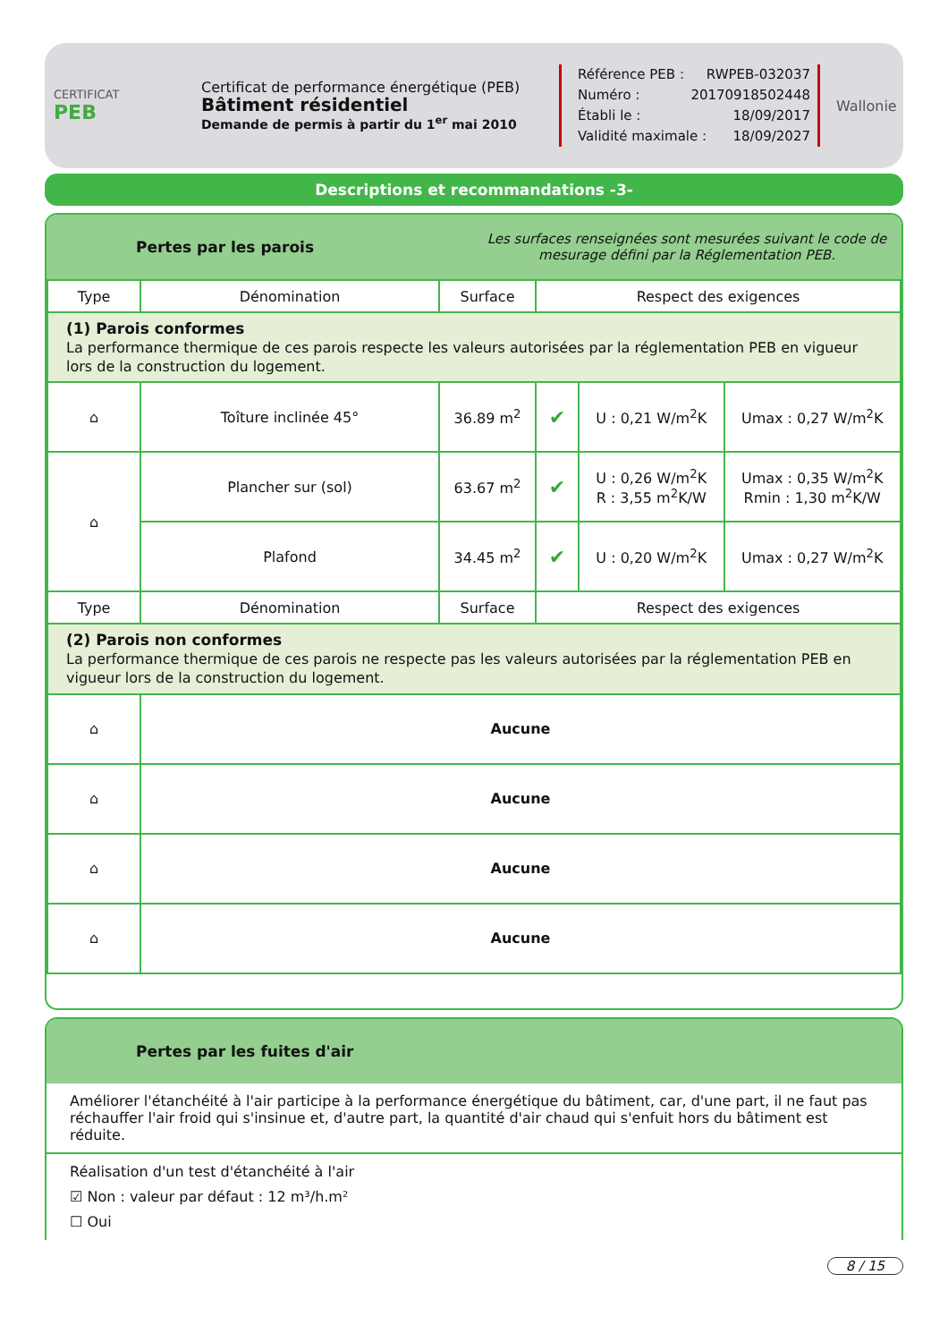CERTIFICAT
PEB
Certificat de performance énergétique (PEB)
Bâtiment résidentiel
Demande de permis à partir du 1<sup>er</sup> mai 2010
Référence PEB : RWPEB-032037
Numéro : 20170918502448
Établi le : 18/09/2017
Validité maximale : 18/09/2027
Wallonie
Descriptions et recommandations -3-
Pertes par les parois Les surfaces renseignées sont mesurées suivant le code de mesurage défini par la Réglementation PEB.
| Type | Dénomination | Surface | Respect des exigences | | |
| --- | --- | --- | --- | --- | --- |
| (1) Parois conformes La performance thermique de ces parois respecte les valeurs autorisées par la réglementation PEB en vigueur lors de la construction du logement. | | | | | |
| ⌂ | Toîture inclinée 45° | 36.89 m<sup>2</sup> | ✔ | U : 0,21 W/m<sup>2</sup>K | Umax : 0,27 W/m<sup>2</sup>K |
| ⌂ | Plancher sur (sol) | 63.67 m<sup>2</sup> | ✔ | U : 0,26 W/m<sup>2</sup>K R : 3,55 m<sup>2</sup>K/W | Umax : 0,35 W/m<sup>2</sup>K Rmin : 1,30 m<sup>2</sup>K/W |
| | Plafond | 34.45 m<sup>2</sup> | ✔ | U : 0,20 W/m<sup>2</sup>K | Umax : 0,27 W/m<sup>2</sup>K |
| Type | Dénomination | Surface | Respect des exigences | | |
| (2) Parois non conformes La performance thermique de ces parois ne respecte pas les valeurs autorisées par la réglementation PEB en vigueur lors de la construction du logement. | | | | | |
| ⌂ | Aucune | | | | |
| ⌂ | Aucune | | | | |
| ⌂ | Aucune | | | | |
| ⌂ | Aucune | | | | |
Pertes par les fuites d'air
Améliorer l'étanchéité à l'air participe à la performance énergétique du bâtiment, car, d'une part, il ne faut pas réchauffer l'air froid qui s'insinue et, d'autre part, la quantité d'air chaud qui s'enfuit hors du bâtiment est réduite.
Réalisation d'un test d'étanchéité à l'air
☑ Non : valeur par défaut : 12 m³/h.m²
☐ Oui
8 / 15